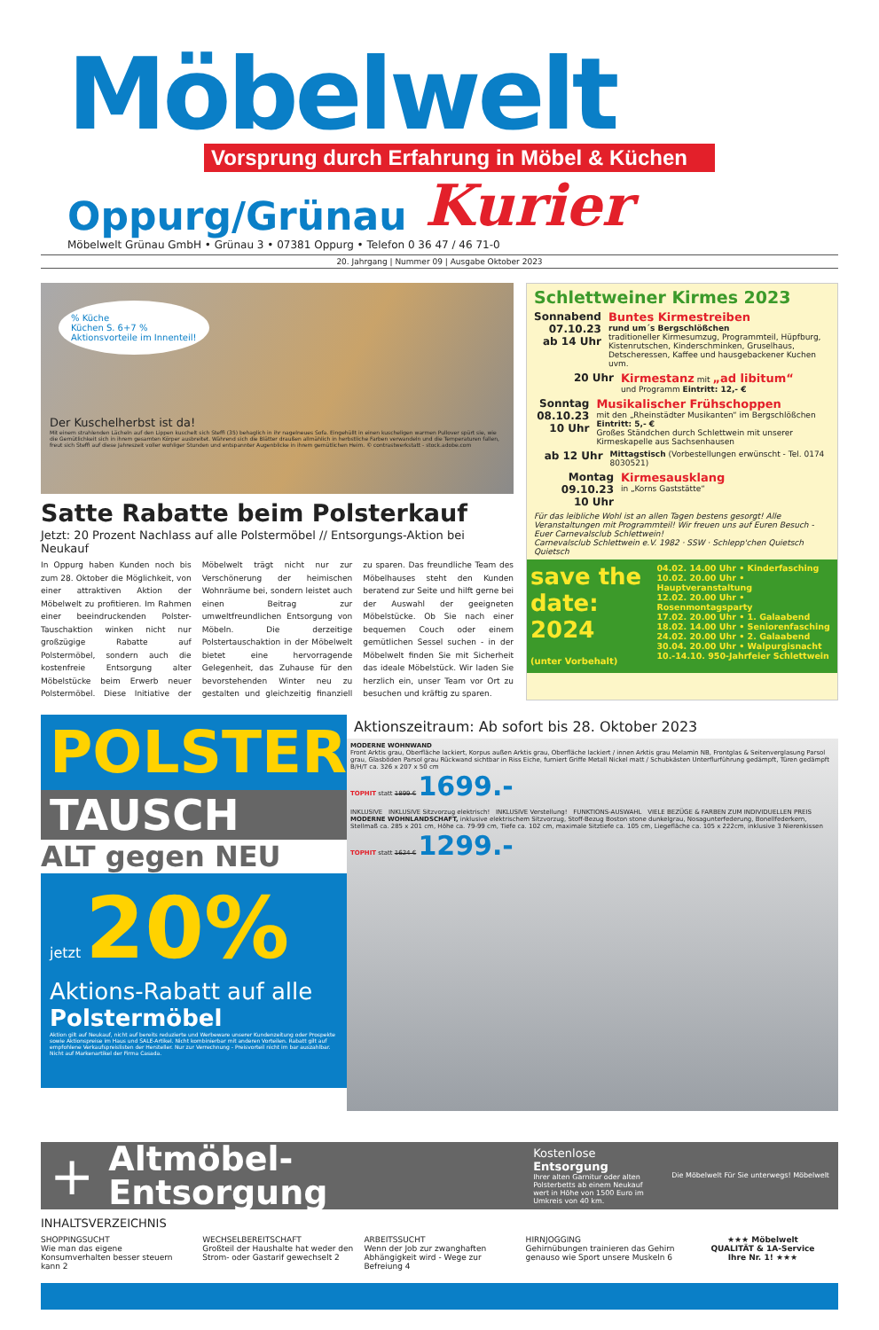Möbelwelt
Vorsprung durch Erfahrung in Möbel & Küchen
Oppurg/Grünau Kurier
Möbelwelt Grünau GmbH • Grünau 3 • 07381 Oppurg • Telefon 0 36 47 / 46 71-0
20. Jahrgang | Nummer 09 | Ausgabe Oktober 2023
% Küche
Küchen S. 6+7 %
Aktionsvorteile im Innenteil!
Der Kuschelherbst ist da!
Mit einem strahlenden Lächeln auf den Lippen kuschelt sich Steffi (35) behaglich in ihr nagelneues Sofa. Eingehüllt in einen kuscheligen warmen Pullover spürt sie, wie die Gemütlichkeit sich in ihrem gesamten Körper ausbreitet. Während sich die Blätter draußen allmählich in herbstliche Farben verwandeln und die Temperaturen fallen, freut sich Steffi auf diese Jahreszeit voller wohliger Stunden und entspannter Augenblicke in ihrem gemütlichen Heim. © contrastwerkstatt - stock.adobe.com
Satte Rabatte beim Polsterkauf
Jetzt: 20 Prozent Nachlass auf alle Polstermöbel // Entsorgungs-Aktion bei Neukauf
In Oppurg haben Kunden noch bis zum 28. Oktober die Möglichkeit, von einer attraktiven Aktion der Möbelwelt zu profitieren. Im Rahmen einer beeindruckenden Polster-Tauschaktion winken nicht nur großzügige Rabatte auf Polstermöbel, sondern auch die kostenfreie Entsorgung alter Möbelstücke beim Erwerb neuer Polstermöbel. Diese Initiative der Möbelwelt trägt nicht nur zur Verschönerung der heimischen Wohnräume bei, sondern leistet auch einen Beitrag zur umweltfreundlichen Entsorgung von Möbeln. Die derzeitige Polstertauschaktion in der Möbelwelt bietet eine hervorragende Gelegenheit, das Zuhause für den bevorstehenden Winter neu zu gestalten und gleichzeitig finanziell zu sparen. Das freundliche Team des Möbelhauses steht den Kunden beratend zur Seite und hilft gerne bei der Auswahl der geeigneten Möbelstücke. Ob Sie nach einer bequemen Couch oder einem gemütlichen Sessel suchen - in der Möbelwelt finden Sie mit Sicherheit das ideale Möbelstück. Wir laden Sie herzlich ein, unser Team vor Ort zu besuchen und kräftig zu sparen.
Schlettweiner Kirmes 2023
Sonnabend
07.10.23
ab 14 Uhr
Buntes Kirmestreiben
rund um´s Bergschlößchen
traditioneller Kirmesumzug, Programmteil, Hüpfburg, Kistenrutschen, Kinderschminken, Gruselhaus, Detscheressen, Kaffee und hausgebackener Kuchen uvm.
20 Uhr Kirmestanz mit „ad libitum“
und Programm Eintritt: 12,- €
Sonntag
08.10.23
10 Uhr
Musikalischer Frühschoppen
mit den „Rheinstädter Musikanten“ im Bergschlößchen Eintritt: 5,- €
Großes Ständchen durch Schlettwein mit unserer Kirmeskapelle aus Sachsenhausen
ab 12 Uhr
Mittagstisch (Vorbestellungen erwünscht - Tel. 0174 8030521)
Montag
09.10.23
10 Uhr
Kirmesausklang
in „Korns Gaststätte“
Für das leibliche Wohl ist an allen Tagen bestens gesorgt! Alle Veranstaltungen mit Programmteil! Wir freuen uns auf Euren Besuch - Euer Carnevalsclub Schlettwein!
Carnevalsclub Schlettwein e.V. 1982 · SSW · Schlepp'chen Quietsch Quietsch
save the date: 2024
(unter Vorbehalt)
04.02. 14.00 Uhr • Kinderfasching
10.02. 20.00 Uhr • Hauptveranstaltung
12.02. 20.00 Uhr • Rosenmontagsparty
17.02. 20.00 Uhr • 1. Galaabend
18.02. 14.00 Uhr • Seniorenfasching
24.02. 20.00 Uhr • 2. Galaabend
30.04. 20.00 Uhr • Walpurgisnacht
10.-14.10. 950-Jahrfeier Schlettwein
POLSTER
TAUSCH
ALT gegen NEU
jetzt 20%
Aktions-Rabatt auf alle
Polstermöbel
Aktion gilt auf Neukauf, nicht auf bereits reduzierte und Werbeware unserer Kundenzeitung oder Prospekte sowie Aktionspreise im Haus und SALE-Artikel. Nicht kombinierbar mit anderen Vorteilen. Rabatt gilt auf empfohlene Verkaufspreislisten der Hersteller. Nur zur Verrechnung - Preisvorteil nicht im bar auszahlbar. Nicht auf Markenartikel der Firma Casada.
Aktionszeitraum: Ab sofort bis 28. Oktober 2023
MODERNE WOHNWAND
Front Arktis grau, Oberfläche lackiert, Korpus außen Arktis grau, Oberfläche lackiert / innen Arktis grau Melamin NB, Frontglas & Seitenverglasung Parsol grau, Glasböden Parsol grau Rückwand sichtbar in Riss Eiche, furniert Griffe Metall Nickel matt / Schubkästen Unterflurführung gedämpft, Türen gedämpft B/H/T ca. 326 x 207 x 50 cm
TOPHIT statt 1899 € 1699.-
INKLUSIVE INKLUSIVE Sitzvorzug elektrisch! INKLUSIVE Verstellung! FUNKTIONS-AUSWAHL VIELE BEZÜGE & FARBEN ZUM INDIVIDUELLEN PREIS
MODERNE WOHNLANDSCHAFT, inklusive elektrischem Sitzvorzug, Stoff-Bezug Boston stone dunkelgrau, Nosagunterfederung, Bonellfederkern, Stellmaß ca. 285 x 201 cm, Höhe ca. 79-99 cm, Tiefe ca. 102 cm, maximale Sitztiefe ca. 105 cm, Liegefläche ca. 105 x 222cm, inklusive 3 Nierenkissen
TOPHIT statt 1624 € 1299.-
+
Altmöbel-
Entsorgung
Kostenlose Entsorgung
Ihrer alten Garnitur oder alten Polsterbetts ab einem Neukauf wert in Höhe von 1500 Euro im Umkreis von 40 km.
Die Möbelwelt Für Sie unterwegs! Möbelwelt
INHALTSVERZEICHNIS
SHOPPINGSUCHT
Wie man das eigene Konsumverhalten besser steuern kann 2
WECHSELBEREITSCHAFT
Großteil der Haushalte hat weder den Strom- oder Gastarif gewechselt 2
ARBEITSSUCHT
Wenn der Job zur zwanghaften Abhängigkeit wird - Wege zur Befreiung 4
HIRNJOGGING
Gehirnübungen trainieren das Gehirn genauso wie Sport unsere Muskeln 6
★★★ Möbelwelt
QUALITÄT & 1A-Service
Ihre Nr. 1! ★★★